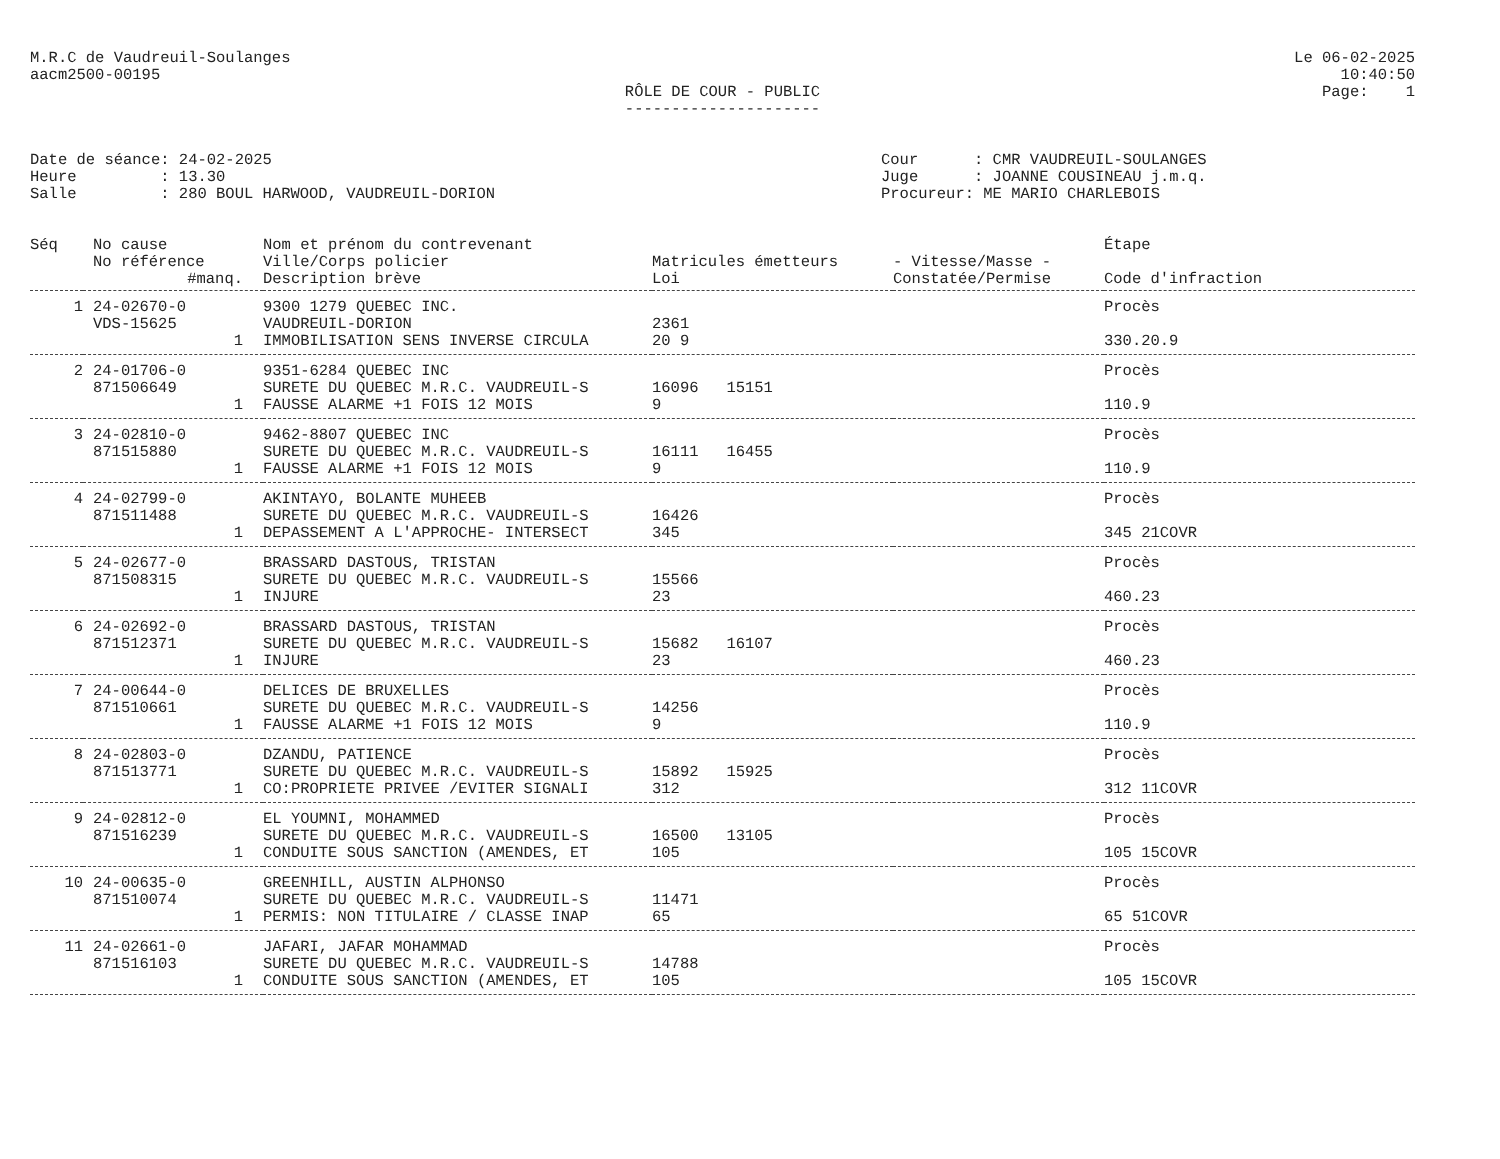M.R.C de Vaudreuil-Soulanges
aacm2500-00195
Le 06-02-2025
10:40:50
Page: 1
RÔLE DE COUR - PUBLIC
---------------------
Date de séance: 24-02-2025 Heure : 13.30 Salle : 280 BOUL HARWOOD, VAUDREUIL-DORION
Cour : CMR VAUDREUIL-SOULANGES Juge : JOANNE COUSINEAU j.m.q. Procureur: ME MARIO CHARLEBOIS
| Séq | No cause | Nom et prénom du contrevenant | | | Étape |
| --- | --- | --- | --- | --- | --- |
| | No référence | Ville/Corps policier | Matricules émetteurs | - Vitesse/Masse - | |
| | #manq. | Description brève | Loi | Constatée/Permise | Code d'infraction |
| 1 | 24-02670-0 | 9300 1279 QUEBEC INC. | | | Procès |
| | VDS-15625 | VAUDREUIL-DORION | 2361 | | |
| | 1 | IMMOBILISATION SENS INVERSE CIRCULA | 20 9 | | 330.20.9 |
| 2 | 24-01706-0 | 9351-6284 QUEBEC INC | | | Procès |
| | 871506649 | SURETE DU QUEBEC M.R.C. VAUDREUIL-S | 16096 15151 | | |
| | 1 | FAUSSE ALARME +1 FOIS 12 MOIS | 9 | | 110.9 |
| 3 | 24-02810-0 | 9462-8807 QUEBEC INC | | | Procès |
| | 871515880 | SURETE DU QUEBEC M.R.C. VAUDREUIL-S | 16111 16455 | | |
| | 1 | FAUSSE ALARME +1 FOIS 12 MOIS | 9 | | 110.9 |
| 4 | 24-02799-0 | AKINTAYO, BOLANTE MUHEEB | | | Procès |
| | 871511488 | SURETE DU QUEBEC M.R.C. VAUDREUIL-S | 16426 | | |
| | 1 | DEPASSEMENT A L'APPROCHE- INTERSECT | 345 | | 345 21COVR |
| 5 | 24-02677-0 | BRASSARD DASTOUS, TRISTAN | | | Procès |
| | 871508315 | SURETE DU QUEBEC M.R.C. VAUDREUIL-S | 15566 | | |
| | 1 | INJURE | 23 | | 460.23 |
| 6 | 24-02692-0 | BRASSARD DASTOUS, TRISTAN | | | Procès |
| | 871512371 | SURETE DU QUEBEC M.R.C. VAUDREUIL-S | 15682 16107 | | |
| | 1 | INJURE | 23 | | 460.23 |
| 7 | 24-00644-0 | DELICES DE BRUXELLES | | | Procès |
| | 871510661 | SURETE DU QUEBEC M.R.C. VAUDREUIL-S | 14256 | | |
| | 1 | FAUSSE ALARME +1 FOIS 12 MOIS | 9 | | 110.9 |
| 8 | 24-02803-0 | DZANDU, PATIENCE | | | Procès |
| | 871513771 | SURETE DU QUEBEC M.R.C. VAUDREUIL-S | 15892 15925 | | |
| | 1 | CO:PROPRIETE PRIVEE /EVITER SIGNALI | 312 | | 312 11COVR |
| 9 | 24-02812-0 | EL YOUMNI, MOHAMMED | | | Procès |
| | 871516239 | SURETE DU QUEBEC M.R.C. VAUDREUIL-S | 16500 13105 | | |
| | 1 | CONDUITE SOUS SANCTION (AMENDES, ET | 105 | | 105 15COVR |
| 10 | 24-00635-0 | GREENHILL, AUSTIN ALPHONSO | | | Procès |
| | 871510074 | SURETE DU QUEBEC M.R.C. VAUDREUIL-S | 11471 | | |
| | 1 | PERMIS: NON TITULAIRE / CLASSE INAP | 65 | | 65 51COVR |
| 11 | 24-02661-0 | JAFARI, JAFAR MOHAMMAD | | | Procès |
| | 871516103 | SURETE DU QUEBEC M.R.C. VAUDREUIL-S | 14788 | | |
| | 1 | CONDUITE SOUS SANCTION (AMENDES, ET | 105 | | 105 15COVR |